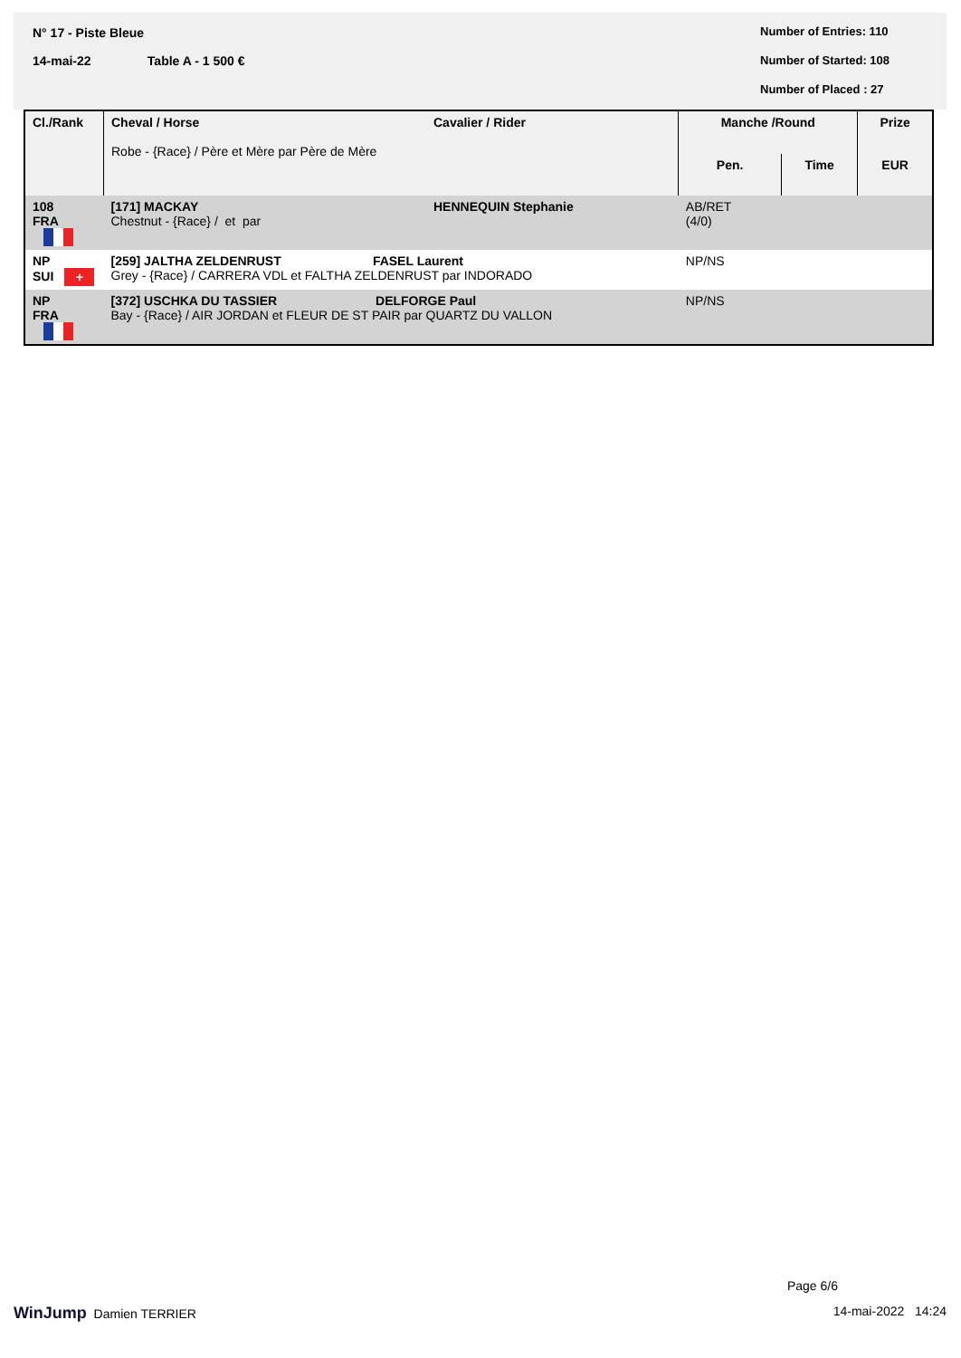N° 17 - Piste Bleue
14-mai-22 Table A - 1 500 €
Number of Entries: 110
Number of Started: 108
Number of Placed : 27
| Cl./Rank | Cheval / Horse Robe - {Race} / Père et Mère par Père de Mère | Cavalier / Rider | Manche /Round | | Prize |
| --- | --- | --- | --- | --- | --- |
| | | | Pen. | Time | EUR |
| 108 FRA | [171] MACKAY Chestnut - {Race} / et par | HENNEQUIN Stephanie | AB/RET (4/0) | | |
| NP SUI + | [259] JALTHA ZELDENRUST FASEL Laurent Grey - {Race} / CARRERA VDL et FALTHA ZELDENRUST par INDORADO | | NP/NS | | |
| NP FRA | [372] USCHKA DU TASSIER DELFORGE Paul Bay - {Race} / AIR JORDAN et FLEUR DE ST PAIR par QUARTZ DU VALLON | | NP/NS | | |
Page 6/6
WinJump Damien TERRIER 14-mai-2022 14:24